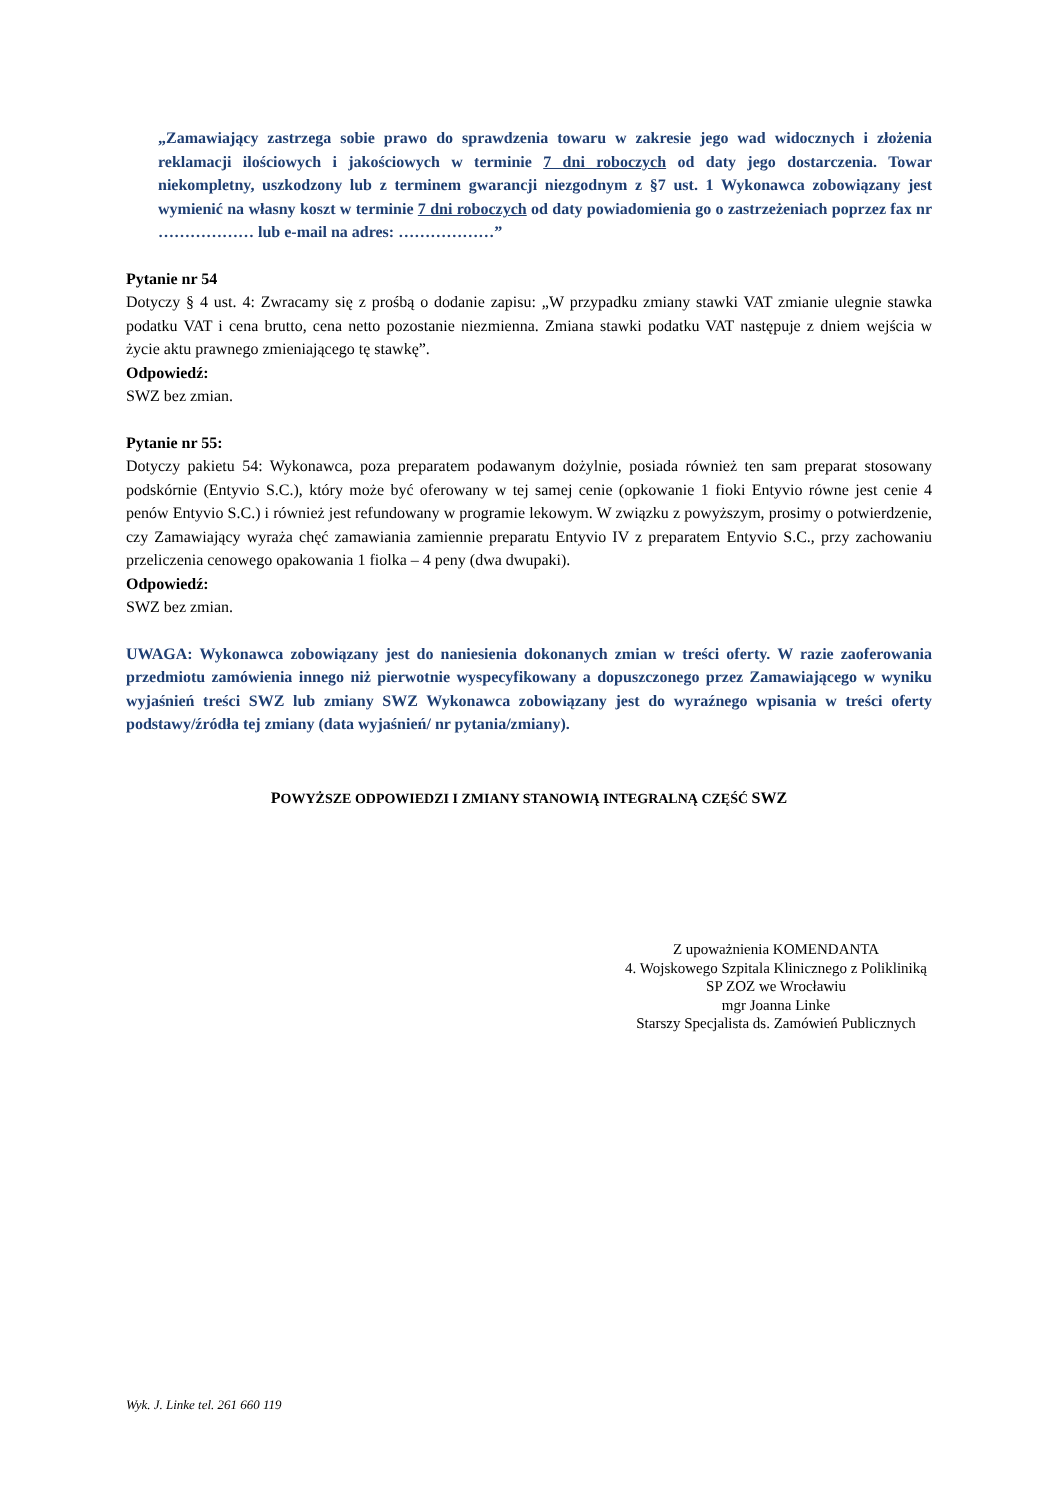„Zamawiający zastrzega sobie prawo do sprawdzenia towaru w zakresie jego wad widocznych i złożenia reklamacji ilościowych i jakościowych w terminie 7 dni roboczych od daty jego dostarczenia. Towar niekompletny, uszkodzony lub z terminem gwarancji niezgodnym z §7 ust. 1 Wykonawca zobowiązany jest wymienić na własny koszt w terminie 7 dni roboczych od daty powiadomienia go o zastrzeżeniach poprzez fax nr ……………… lub e-mail na adres: ………………”
Pytanie nr 54
Dotyczy § 4 ust. 4: Zwracamy się z prośbą o dodanie zapisu: „W przypadku zmiany stawki VAT zmianie ulegnie stawka podatku VAT i cena brutto, cena netto pozostanie niezmienna. Zmiana stawki podatku VAT następuje z dniem wejścia w życie aktu prawnego zmieniającego tę stawkę”.
Odpowiedź:
SWZ bez zmian.
Pytanie nr 55:
Dotyczy pakietu 54: Wykonawca, poza preparatem podawanym dożylnie, posiada również ten sam preparat stosowany podskórnie (Entyvio S.C.), który może być oferowany w tej samej cenie (opkowanie 1 fioki Entyvio równe jest cenie 4 penów Entyvio S.C.) i również jest refundowany w programie lekowym. W związku z powyższym, prosimy o potwierdzenie, czy Zamawiający wyraża chęć zamawiania zamiennie preparatu Entyvio IV z preparatem Entyvio S.C., przy zachowaniu przeliczenia cenowego opakowania 1 fiolka – 4 peny (dwa dwupaki).
Odpowiedź:
SWZ bez zmian.
UWAGA: Wykonawca zobowiązany jest do naniesienia dokonanych zmian w treści oferty. W razie zaoferowania przedmiotu zamówienia innego niż pierwotnie wyspecyfikowany a dopuszczonego przez Zamawiającego w wyniku wyjaśnień treści SWZ lub zmiany SWZ Wykonawca zobowiązany jest do wyraźnego wpisania w treści oferty podstawy/źródła tej zmiany (data wyjaśnień/ nr pytania/zmiany).
POWYŻSZE ODPOWIEDZI I ZMIANY STANOWIĄ INTEGRALNĄ CZĘŚĆ SWZ
Z upoważnienia KOMENDANTA
4. Wojskowego Szpitala Klinicznego z Polikliniką
SP ZOZ we Wrocławiu
mgr Joanna Linke
Starszy Specjalista ds. Zamówień Publicznych
Wyk. J. Linke tel. 261 660 119